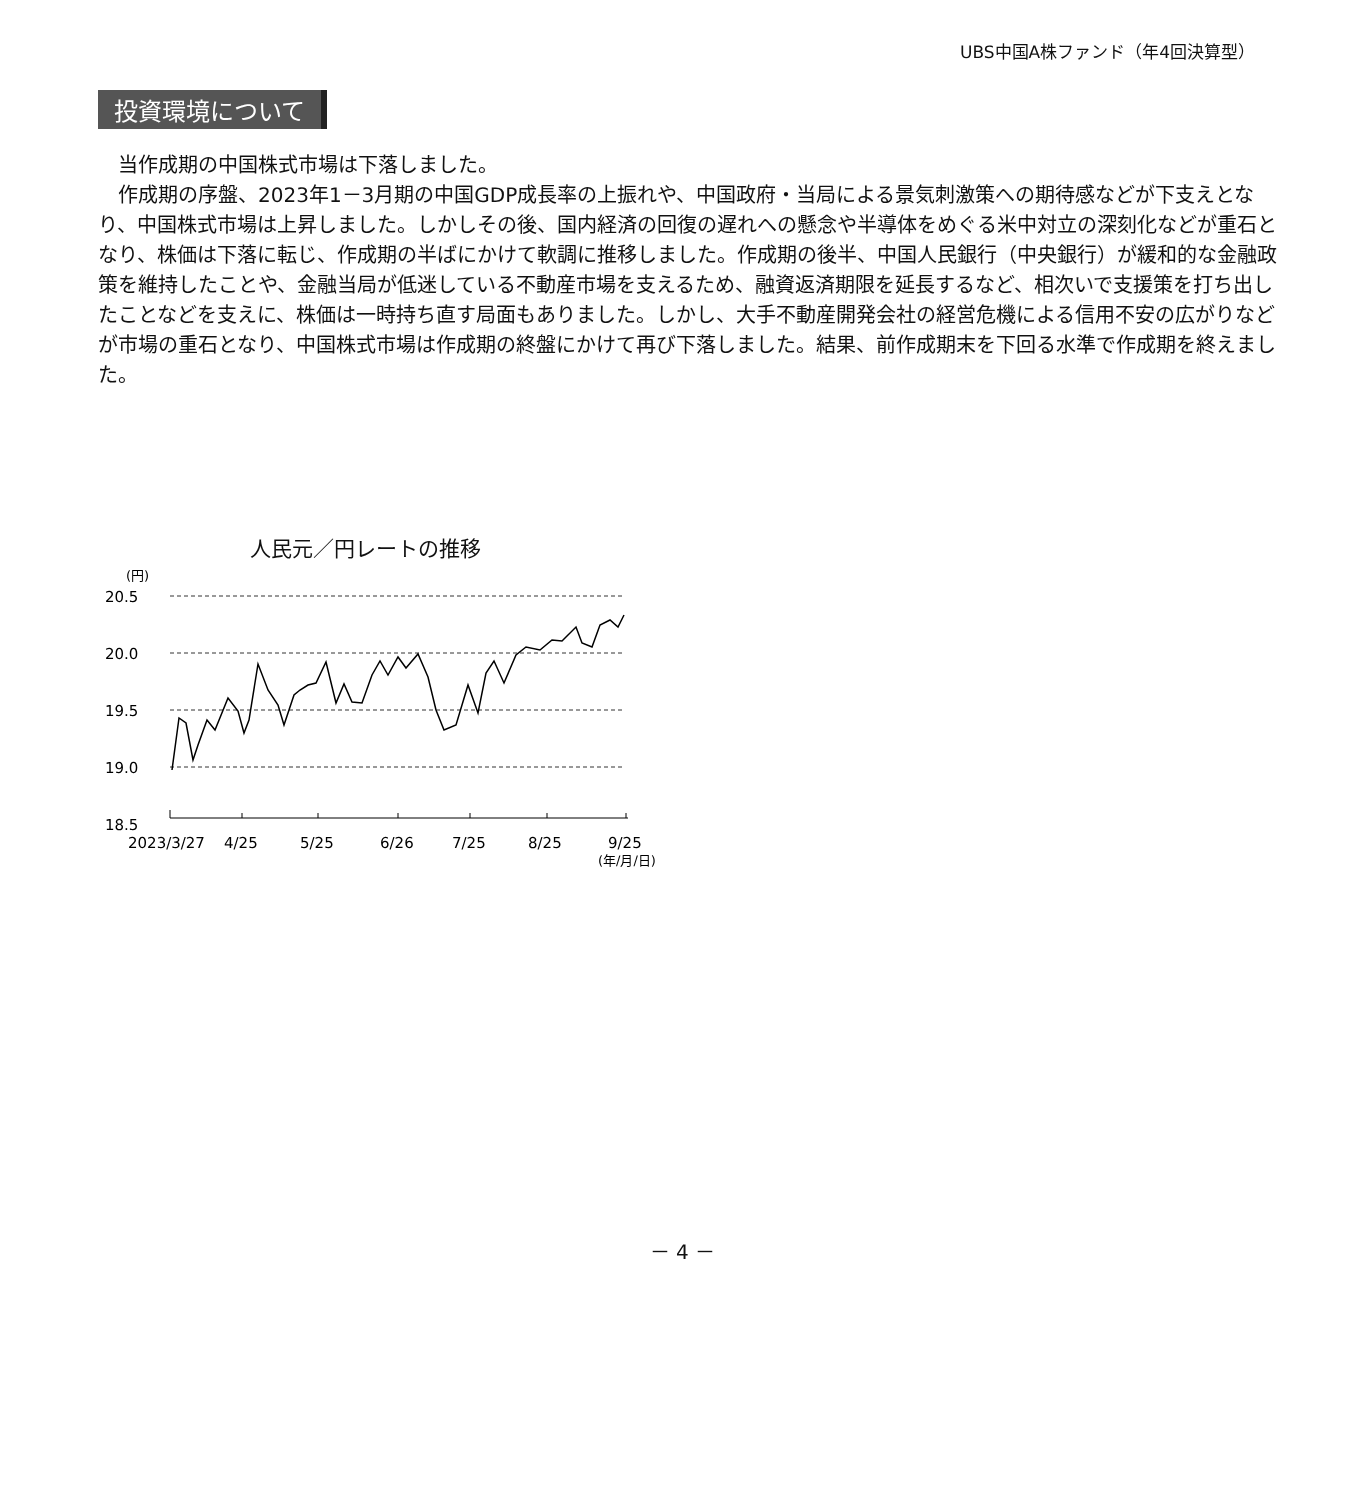UBS中国A株ファンド（年4回決算型）
投資環境について
当作成期の中国株式市場は下落しました。
作成期の序盤、2023年1－3月期の中国GDP成長率の上振れや、中国政府・当局による景気刺激策への期待感などが下支えとなり、中国株式市場は上昇しました。しかしその後、国内経済の回復の遅れへの懸念や半導体をめぐる米中対立の深刻化などが重石となり、株価は下落に転じ、作成期の半ばにかけて軟調に推移しました。作成期の後半、中国人民銀行（中央銀行）が緩和的な金融政策を維持したことや、金融当局が低迷している不動産市場を支えるため、融資返済期限を延長するなど、相次いで支援策を打ち出したことなどを支えに、株価は一時持ち直す局面もありました。しかし、大手不動産開発会社の経営危機による信用不安の広がりなどが市場の重石となり、中国株式市場は作成期の終盤にかけて再び下落しました。結果、前作成期末を下回る水準で作成期を終えました。
人民元／円レートの推移
(円)
20.5
20.0
19.5
19.0
18.5
2023/3/27
4/25
5/25
6/26
7/25
8/25
9/25
(年/月/日)
－ 4 －